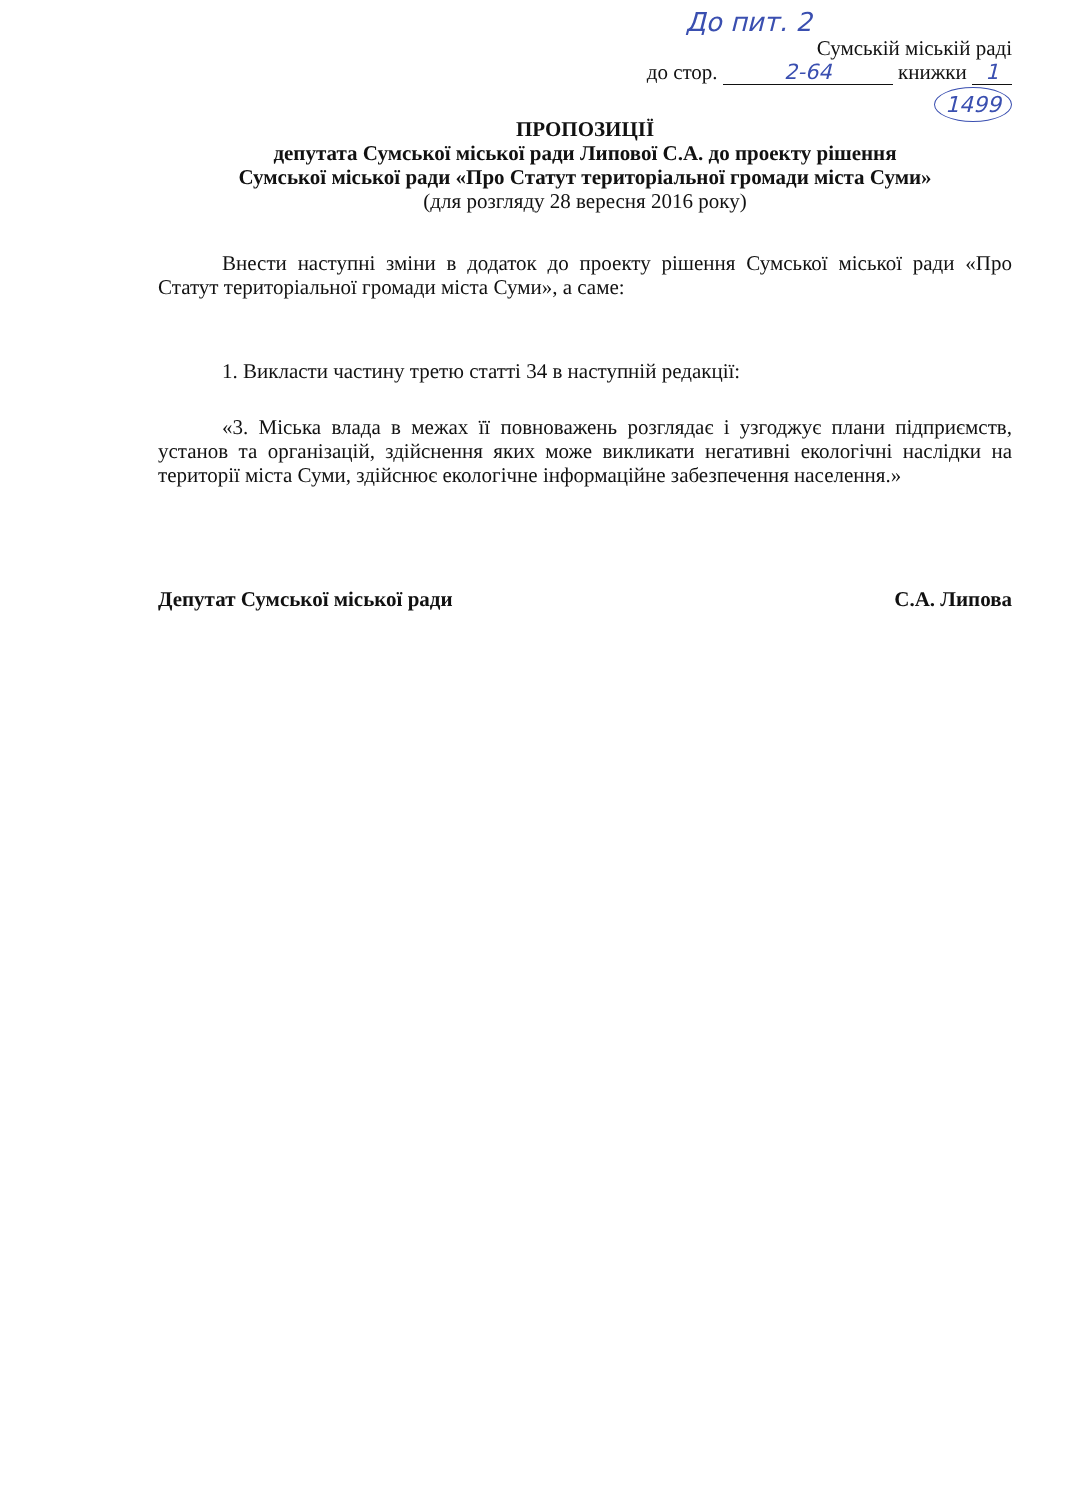До пит. 2
Сумській міській раді
до стор. 2-64 книжки 1
1499
ПРОПОЗИЦІЇ
депутата Сумської міської ради Липової С.А. до проекту рішення
Сумської міської ради «Про Статут територіальної громади міста Суми»
(для розгляду 28 вересня 2016 року)
Внести наступні зміни в додаток до проекту рішення Сумської міської ради «Про Статут територіальної громади міста Суми», а саме:
1. Викласти частину третю статті 34 в наступній редакції:
«3. Міська влада в межах її повноважень розглядає і узгоджує плани підприємств, установ та організацій, здійснення яких може викликати негативні екологічні наслідки на території міста Суми, здійснює екологічне інформаційне забезпечення населення.»
Депутат Сумської міської ради С.А. Липова